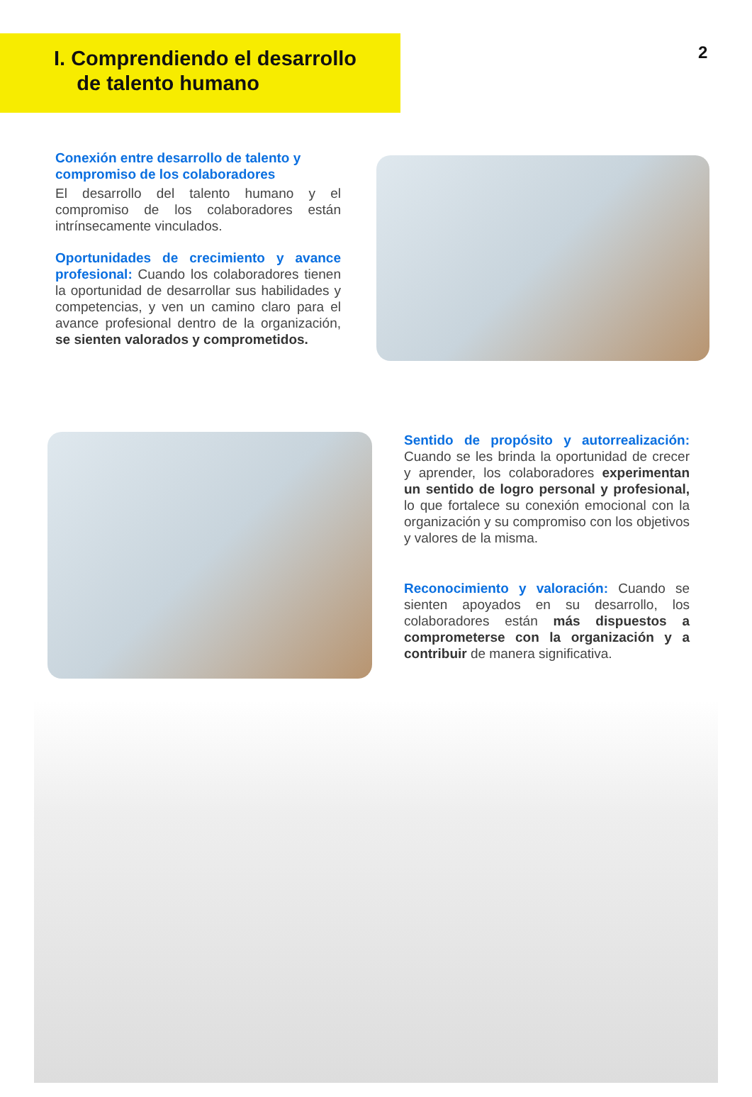2
I. Comprendiendo el desarrollo
de talento humano
Conexión entre desarrollo de talento y compromiso de los colaboradores
El desarrollo del talento humano y el compromiso de los colaboradores están intrínsecamente vinculados.
Oportunidades de crecimiento y avance profesional: Cuando los colaboradores tienen la oportunidad de desarrollar sus habilidades y competencias, y ven un camino claro para el avance profesional dentro de la organización, se sienten valorados y comprometidos.
Sentido de propósito y autorrealización: Cuando se les brinda la oportunidad de crecer y aprender, los colaboradores experimentan un sentido de logro personal y profesional, lo que fortalece su conexión emocional con la organización y su compromiso con los objetivos y valores de la misma.
Reconocimiento y valoración: Cuando se sienten apoyados en su desarrollo, los colaboradores están más dispuestos a comprometerse con la organización y a contribuir de manera significativa.